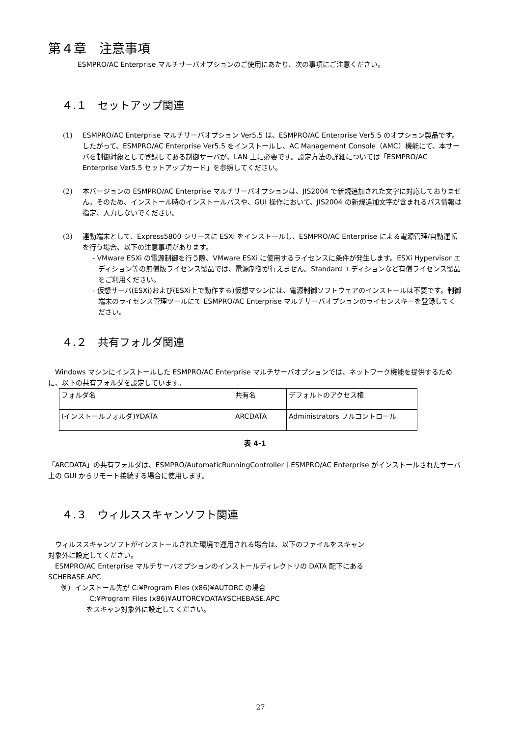第４章　注意事項
ESMPRO/AC Enterprise マルチサーバオプションのご使用にあたり、次の事項にご注意ください。
４.１　セットアップ関連
(1) ESMPRO/AC Enterprise マルチサーバオプション Ver5.5 は、ESMPRO/AC Enterprise Ver5.5 のオプション製品です。したがって、ESMPRO/AC Enterprise Ver5.5 をインストールし、AC Management Console（AMC）機能にて、本サーバを制御対象として登録してある制御サーバが、LAN 上に必要です。設定方法の詳細については「ESMPRO/AC Enterprise Ver5.5 セットアップカード」を参照してください。
(2) 本バージョンの ESMPRO/AC Enterprise マルチサーバオプションは、JIS2004 で新規追加された文字に対応しておりません。そのため、インストール時のインストールパスや、GUI 操作において、JIS2004 の新規追加文字が含まれるパス情報は指定、入力しないでください。
(3) 連動端末として、Express5800 シリーズに ESXi をインストールし、ESMPRO/AC Enterprise による電源管理/自動運転を行う場合、以下の注意事項があります。
- VMware ESXi の電源制御を行う際、VMware ESXi に使用するライセンスに条件が発生します。ESXi Hypervisor エディション等の無償版ライセンス製品では、電源制御が行えません。Standard エディションなど有償ライセンス製品をご利用ください。
- 仮想サーバ(ESXi)および(ESXi上で動作する)仮想マシンには、電源制御ソフトウェアのインストールは不要です。制御端末のライセンス管理ツールにて ESMPRO/AC Enterprise マルチサーバオプションのライセンスキーを登録してください。
４.２　共有フォルダ関連
　Windows マシンにインストールした ESMPRO/AC Enterprise マルチサーバオプションでは、ネットワーク機能を提供するために、以下の共有フォルダを設定しています。
| フォルダ名 | 共有名 | デフォルトのアクセス権 |
| (インストールフォルダ)¥DATA | ARCDATA | Administrators フルコントロール |
表 4-1
「ARCDATA」の共有フォルダは、ESMPRO/AutomaticRunningController＋ESMPRO/AC Enterprise がインストールされたサーバ上の GUI からリモート接続する場合に使用します。
４.３　ウィルススキャンソフト関連
　ウィルススキャンソフトがインストールされた環境で運用される場合は、以下のファイルをスキャン
対象外に設定してください。
　ESMPRO/AC Enterprise マルチサーバオプションのインストールディレクトリの DATA 配下にある
SCHEBASE.APC
例）インストール先が C:¥Program Files (x86)¥AUTORC の場合
C:¥Program Files (x86)¥AUTORC¥DATA¥SCHEBASE.APC
をスキャン対象外に設定してください。
27